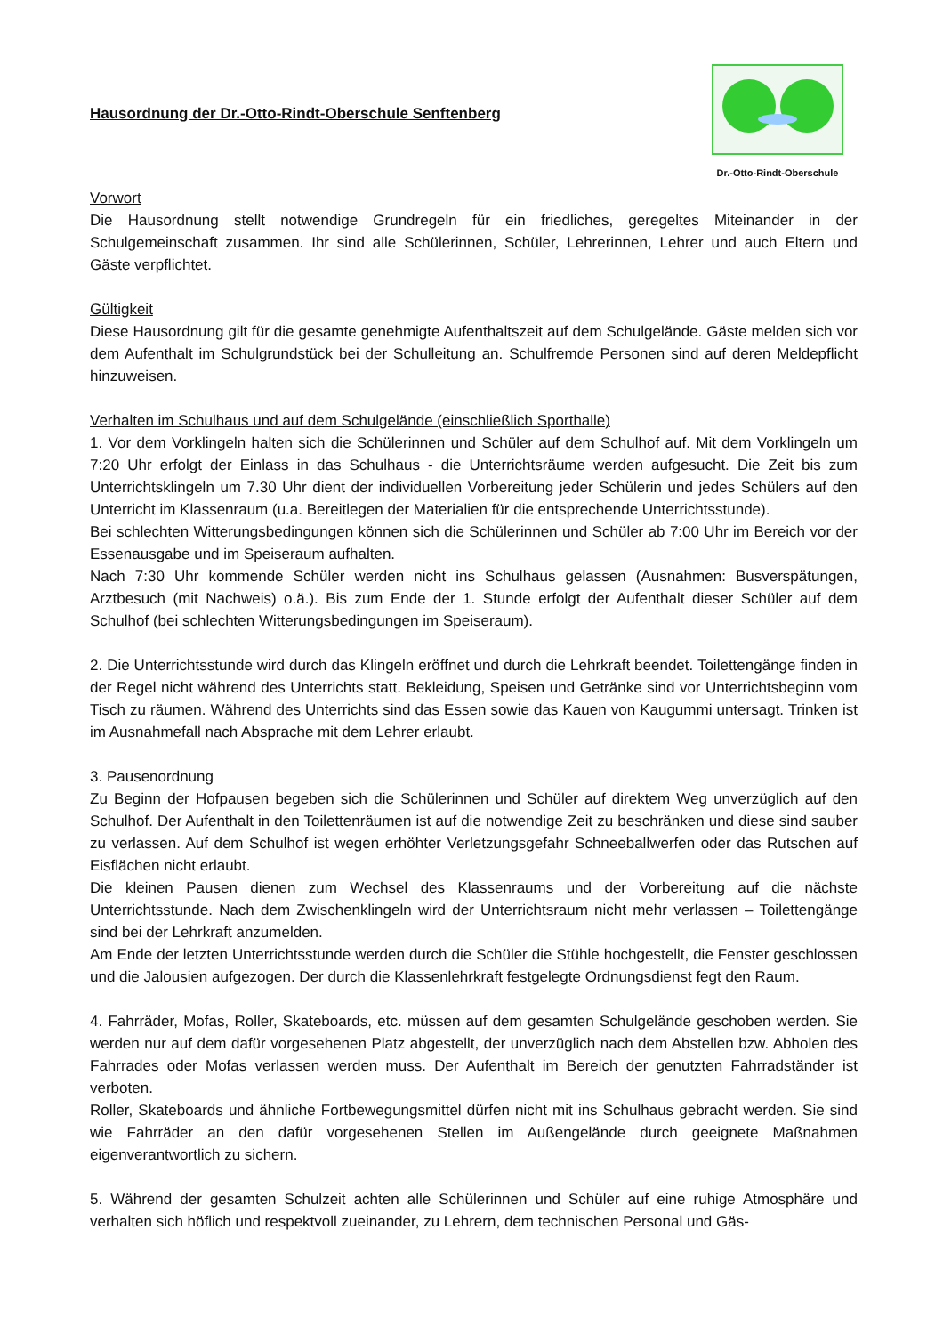Dr.-Otto-Rindt-Oberschule
Hausordnung der Dr.-Otto-Rindt-Oberschule Senftenberg
Vorwort
Die Hausordnung stellt notwendige Grundregeln für ein friedliches, geregeltes Miteinander in der Schulgemeinschaft zusammen. Ihr sind alle Schülerinnen, Schüler, Lehrerinnen, Lehrer und auch Eltern und Gäste verpflichtet.
Gültigkeit
Diese Hausordnung gilt für die gesamte genehmigte Aufenthaltszeit auf dem Schulgelände. Gäste melden sich vor dem Aufenthalt im Schulgrundstück bei der Schulleitung an. Schulfremde Personen sind auf deren Meldepflicht hinzuweisen.
Verhalten im Schulhaus und auf dem Schulgelände (einschließlich Sporthalle)
1. Vor dem Vorklingeln halten sich die Schülerinnen und Schüler auf dem Schulhof auf. Mit dem Vorklingeln um 7:20 Uhr erfolgt der Einlass in das Schulhaus - die Unterrichtsräume werden aufgesucht. Die Zeit bis zum Unterrichtsklingeln um 7.30 Uhr dient der individuellen Vorbereitung jeder Schülerin und jedes Schülers auf den Unterricht im Klassenraum (u.a. Bereitlegen der Materialien für die entsprechende Unterrichtsstunde).
Bei schlechten Witterungsbedingungen können sich die Schülerinnen und Schüler ab 7:00 Uhr im Bereich vor der Essenausgabe und im Speiseraum aufhalten.
Nach 7:30 Uhr kommende Schüler werden nicht ins Schulhaus gelassen (Ausnahmen: Busverspätungen, Arztbesuch (mit Nachweis) o.ä.). Bis zum Ende der 1. Stunde erfolgt der Aufenthalt dieser Schüler auf dem Schulhof (bei schlechten Witterungsbedingungen im Speiseraum).
2. Die Unterrichtsstunde wird durch das Klingeln eröffnet und durch die Lehrkraft beendet. Toilettengänge finden in der Regel nicht während des Unterrichts statt. Bekleidung, Speisen und Getränke sind vor Unterrichtsbeginn vom Tisch zu räumen. Während des Unterrichts sind das Essen sowie das Kauen von Kaugummi untersagt. Trinken ist im Ausnahmefall nach Absprache mit dem Lehrer erlaubt.
3. Pausenordnung
Zu Beginn der Hofpausen begeben sich die Schülerinnen und Schüler auf direktem Weg unverzüglich auf den Schulhof. Der Aufenthalt in den Toilettenräumen ist auf die notwendige Zeit zu beschränken und diese sind sauber zu verlassen. Auf dem Schulhof ist wegen erhöhter Verletzungsgefahr Schneeballwerfen oder das Rutschen auf Eisflächen nicht erlaubt.
Die kleinen Pausen dienen zum Wechsel des Klassenraums und der Vorbereitung auf die nächste Unterrichtsstunde. Nach dem Zwischenklingeln wird der Unterrichtsraum nicht mehr verlassen – Toilettengänge sind bei der Lehrkraft anzumelden.
Am Ende der letzten Unterrichtsstunde werden durch die Schüler die Stühle hochgestellt, die Fenster geschlossen und die Jalousien aufgezogen. Der durch die Klassenlehrkraft festgelegte Ordnungsdienst fegt den Raum.
4. Fahrräder, Mofas, Roller, Skateboards, etc. müssen auf dem gesamten Schulgelände geschoben werden. Sie werden nur auf dem dafür vorgesehenen Platz abgestellt, der unverzüglich nach dem Abstellen bzw. Abholen des Fahrrades oder Mofas verlassen werden muss. Der Aufenthalt im Bereich der genutzten Fahrradständer ist verboten.
Roller, Skateboards und ähnliche Fortbewegungsmittel dürfen nicht mit ins Schulhaus gebracht werden. Sie sind wie Fahrräder an den dafür vorgesehenen Stellen im Außengelände durch geeignete Maßnahmen eigenverantwortlich zu sichern.
5. Während der gesamten Schulzeit achten alle Schülerinnen und Schüler auf eine ruhige Atmosphäre und verhalten sich höflich und respektvoll zueinander, zu Lehrern, dem technischen Personal und Gäs-